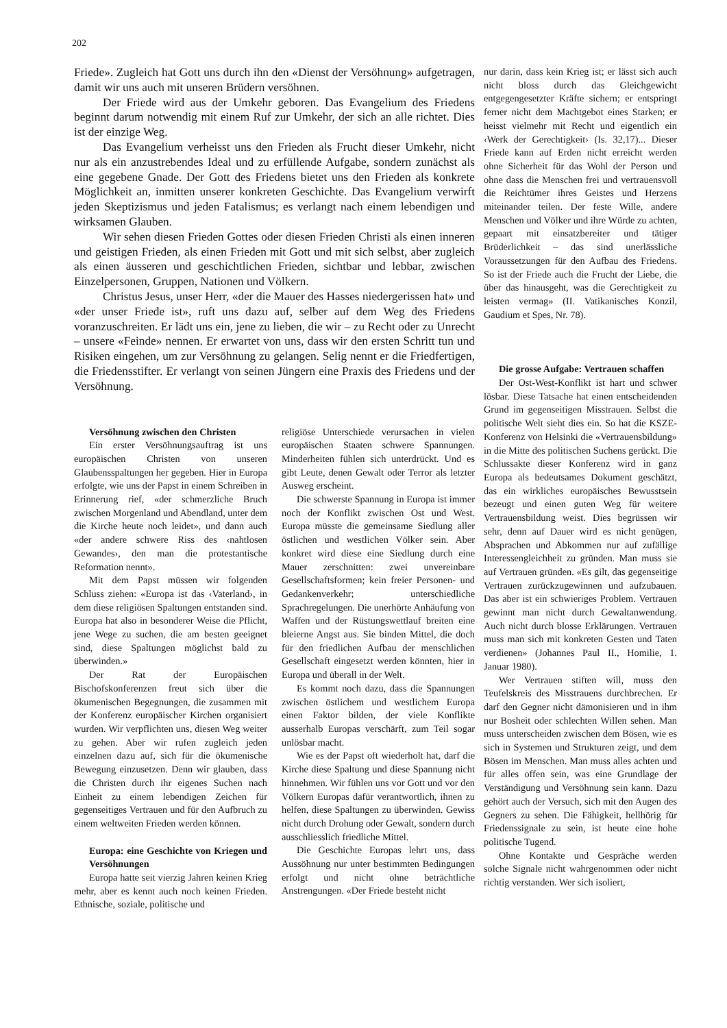202
Friede». Zugleich hat Gott uns durch ihn den «Dienst der Versöhnung» aufgetragen, damit wir uns auch mit unseren Brüdern versöhnen.
Der Friede wird aus der Umkehr geboren. Das Evangelium des Friedens beginnt darum notwendig mit einem Ruf zur Umkehr, der sich an alle richtet. Dies ist der einzige Weg.
Das Evangelium verheisst uns den Frieden als Frucht dieser Umkehr, nicht nur als ein anzustrebendes Ideal und zu erfüllende Aufgabe, sondern zunächst als eine gegebene Gnade. Der Gott des Friedens bietet uns den Frieden als konkrete Möglichkeit an, inmitten unserer konkreten Geschichte. Das Evangelium verwirft jeden Skeptizismus und jeden Fatalismus; es verlangt nach einem lebendigen und wirksamen Glauben.
Wir sehen diesen Frieden Gottes oder diesen Frieden Christi als einen inneren und geistigen Frieden, als einen Frieden mit Gott und mit sich selbst, aber zugleich als einen äusseren und geschichtlichen Frieden, sichtbar und lebbar, zwischen Einzelpersonen, Gruppen, Nationen und Völkern.
Christus Jesus, unser Herr, «der die Mauer des Hasses niedergerissen hat» und «der unser Friede ist», ruft uns dazu auf, selber auf dem Weg des Friedens voranzuschreiten. Er lädt uns ein, jene zu lieben, die wir – zu Recht oder zu Unrecht – unsere «Feinde» nennen. Er erwartet von uns, dass wir den ersten Schritt tun und Risiken eingehen, um zur Versöhnung zu gelangen. Selig nennt er die Friedfertigen, die Friedensstifter. Er verlangt von seinen Jüngern eine Praxis des Friedens und der Versöhnung.
Versöhnung zwischen den Christen
Ein erster Versöhnungsauftrag ist uns europäischen Christen von unseren Glaubensspaltungen her gegeben. Hier in Europa erfolgte, wie uns der Papst in einem Schreiben in Erinnerung rief, «der schmerzliche Bruch zwischen Morgenland und Abendland, unter dem die Kirche heute noch leidet», und dann auch «der andere schwere Riss des ‹nahtlosen Gewandes›, den man die protestantische Reformation nennt».
Mit dem Papst müssen wir folgenden Schluss ziehen: «Europa ist das ‹Vaterland›, in dem diese religiösen Spaltungen entstanden sind. Europa hat also in besonderer Weise die Pflicht, jene Wege zu suchen, die am besten geeignet sind, diese Spaltungen möglichst bald zu überwinden.»
Der Rat der Europäischen Bischofskonferenzen freut sich über die ökumenischen Begegnungen, die zusammen mit der Konferenz europäischer Kirchen organisiert wurden. Wir verpflichten uns, diesen Weg weiter zu gehen. Aber wir rufen zugleich jeden einzelnen dazu auf, sich für die ökumenische Bewegung einzusetzen. Denn wir glauben, dass die Christen durch ihr eigenes Suchen nach Einheit zu einem lebendigen Zeichen für gegenseitiges Vertrauen und für den Aufbruch zu einem weltweiten Frieden werden können.
Europa: eine Geschichte von Kriegen und Versöhnungen
Europa hatte seit vierzig Jahren keinen Krieg mehr, aber es kennt auch noch keinen Frieden. Ethnische, soziale, politische und
religiöse Unterschiede verursachen in vielen europäischen Staaten schwere Spannungen. Minderheiten fühlen sich unterdrückt. Und es gibt Leute, denen Gewalt oder Terror als letzter Ausweg erscheint.
Die schwerste Spannung in Europa ist immer noch der Konflikt zwischen Ost und West. Europa müsste die gemeinsame Siedlung aller östlichen und westlichen Völker sein. Aber konkret wird diese eine Siedlung durch eine Mauer zerschnitten: zwei unvereinbare Gesellschaftsformen; kein freier Personen- und Gedankenverkehr; unterschiedliche Sprachregelungen. Die unerhörte Anhäufung von Waffen und der Rüstungswettlauf breiten eine bleierne Angst aus. Sie binden Mittel, die doch für den friedlichen Aufbau der menschlichen Gesellschaft eingesetzt werden könnten, hier in Europa und überall in der Welt.
Es kommt noch dazu, dass die Spannungen zwischen östlichem und westlichem Europa einen Faktor bilden, der viele Konflikte ausserhalb Europas verschärft, zum Teil sogar unlösbar macht.
Wie es der Papst oft wiederholt hat, darf die Kirche diese Spaltung und diese Spannung nicht hinnehmen. Wir fühlen uns vor Gott und vor den Völkern Europas dafür verantwortlich, ihnen zu helfen, diese Spaltungen zu überwinden. Gewiss nicht durch Drohung oder Gewalt, sondern durch ausschliesslich friedliche Mittel.
Die Geschichte Europas lehrt uns, dass Aussöhnung nur unter bestimmten Bedingungen erfolgt und nicht ohne beträchtliche Anstrengungen. «Der Friede besteht nicht
nur darin, dass kein Krieg ist; er lässt sich auch nicht bloss durch das Gleichgewicht entgegengesetzter Kräfte sichern; er entspringt ferner nicht dem Machtgebot eines Starken; er heisst vielmehr mit Recht und eigentlich ein ‹Werk der Gerechtigkeit› (Is. 32,17)... Dieser Friede kann auf Erden nicht erreicht werden ohne Sicherheit für das Wohl der Person und ohne dass die Menschen frei und vertrauensvoll die Reichtümer ihres Geistes und Herzens miteinander teilen. Der feste Wille, andere Menschen und Völker und ihre Würde zu achten, gepaart mit einsatzbereiter und tätiger Brüderlichkeit – das sind unerlässliche Voraussetzungen für den Aufbau des Friedens. So ist der Friede auch die Frucht der Liebe, die über das hinausgeht, was die Gerechtigkeit zu leisten vermag» (II. Vatikanisches Konzil, Gaudium et Spes, Nr. 78).
Die grosse Aufgabe: Vertrauen schaffen
Der Ost-West-Konflikt ist hart und schwer lösbar. Diese Tatsache hat einen entscheidenden Grund im gegenseitigen Misstrauen. Selbst die politische Welt sieht dies ein. So hat die KSZE-Konferenz von Helsinki die «Vertrauensbildung» in die Mitte des politischen Suchens gerückt. Die Schlussakte dieser Konferenz wird in ganz Europa als bedeutsames Dokument geschätzt, das ein wirkliches europäisches Bewusstsein bezeugt und einen guten Weg für weitere Vertrauensbildung weist. Dies begrüssen wir sehr, denn auf Dauer wird es nicht genügen, Absprachen und Abkommen nur auf zufällige Interessengleichheit zu gründen. Man muss sie auf Vertrauen gründen. «Es gilt, das gegenseitige Vertrauen zurückzugewinnen und aufzubauen. Das aber ist ein schwieriges Problem. Vertrauen gewinnt man nicht durch Gewaltanwendung. Auch nicht durch blosse Erklärungen. Vertrauen muss man sich mit konkreten Gesten und Taten verdienen» (Johannes Paul II., Homilie, 1. Januar 1980).
Wer Vertrauen stiften will, muss den Teufelskreis des Misstrauens durchbrechen. Er darf den Gegner nicht dämonisieren und in ihm nur Bosheit oder schlechten Willen sehen. Man muss unterscheiden zwischen dem Bösen, wie es sich in Systemen und Strukturen zeigt, und dem Bösen im Menschen. Man muss alles achten und für alles offen sein, was eine Grundlage der Verständigung und Versöhnung sein kann. Dazu gehört auch der Versuch, sich mit den Augen des Gegners zu sehen. Die Fähigkeit, hellhörig für Friedenssignale zu sein, ist heute eine hohe politische Tugend.
Ohne Kontakte und Gespräche werden solche Signale nicht wahrgenommen oder nicht richtig verstanden. Wer sich isoliert,